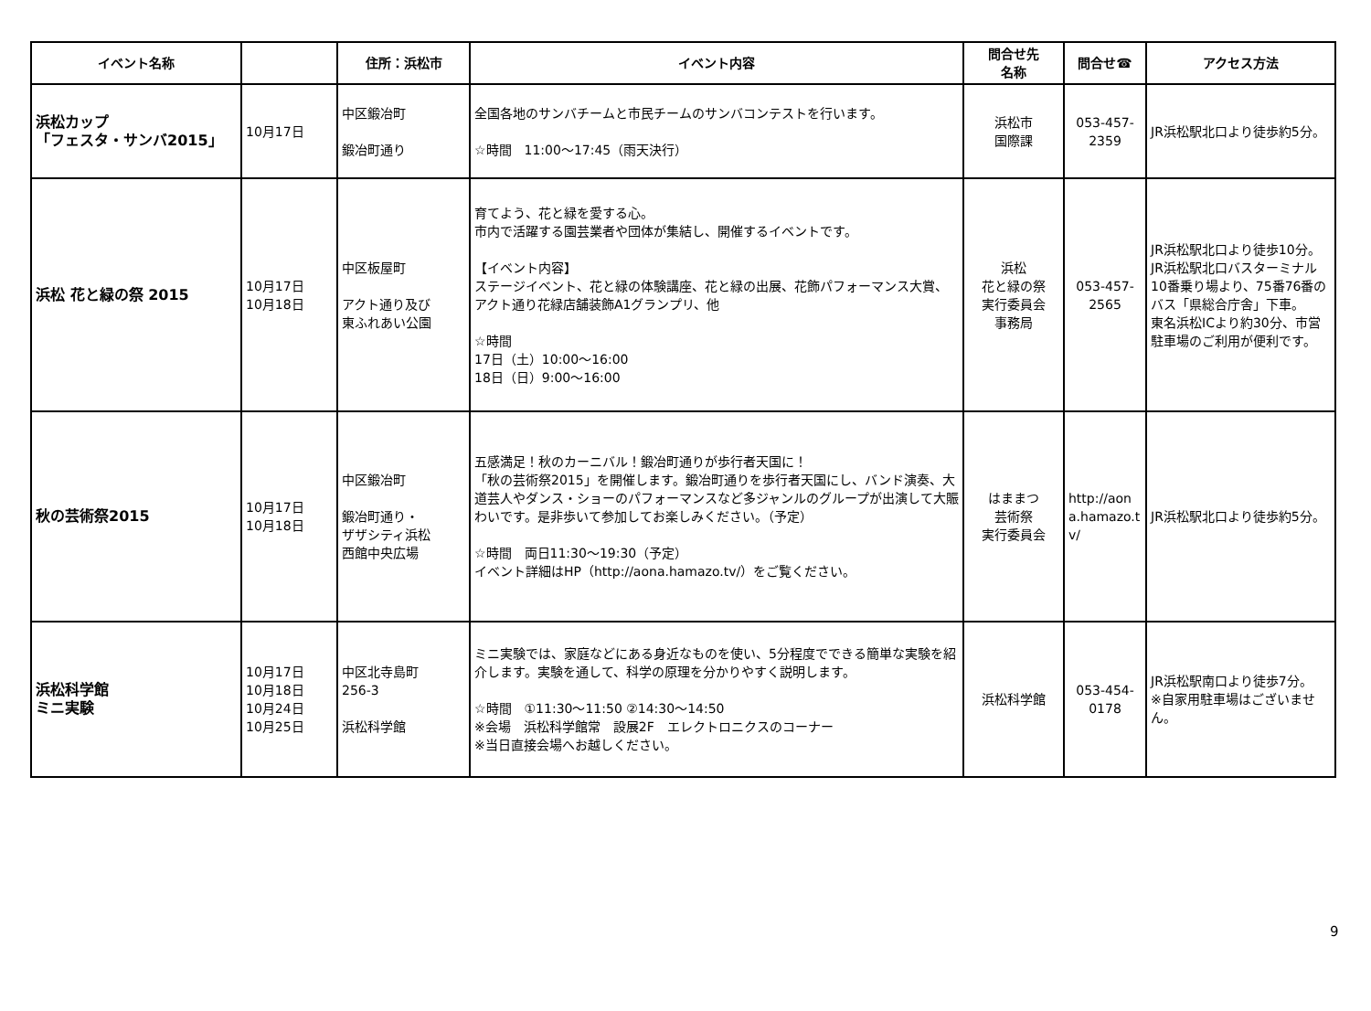| イベント名称 | | 住所：浜松市 | イベント内容 | 問合せ先 名称 | 問合せ☎ | アクセス方法 |
| --- | --- | --- | --- | --- | --- | --- |
| 浜松カップ 「フェスタ・サンバ2015」 | 10月17日 | 中区鍛冶町 鍛冶町通り | 全国各地のサンバチームと市民チームのサンバコンテストを行います。 ☆時間 11:00～17:45（雨天決行） | 浜松市 国際課 | 053-457- 2359 | JR浜松駅北口より徒歩約5分。 |
| 浜松 花と緑の祭 2015 | 10月17日 10月18日 | 中区板屋町 アクト通り及び 東ふれあい公園 | 育てよう、花と緑を愛する心。 市内で活躍する園芸業者や団体が集結し、開催するイベントです。 【イベント内容】 ステージイベント、花と緑の体験講座、花と緑の出展、花飾パフォーマンス大賞、アクト通り花緑店舗装飾A1グランプリ、他 ☆時間 17日（土）10:00～16:00 18日（日）9:00～16:00 | 浜松 花と緑の祭 実行委員会 事務局 | 053-457- 2565 | JR浜松駅北口より徒歩10分。 JR浜松駅北口バスターミナル10番乗り場より、75番76番のバス「県総合庁舎」下車。 東名浜松ICより約30分、市営駐車場のご利用が便利です。 |
| 秋の芸術祭2015 | 10月17日 10月18日 | 中区鍛冶町 鍛冶町通り・ ザザシティ浜松 西館中央広場 | 五感満足！秋のカーニバル！鍛冶町通りが歩行者天国に！ 「秋の芸術祭2015」を開催します。鍛冶町通りを歩行者天国にし、バンド演奏、大道芸人やダンス・ショーのパフォーマンスなど多ジャンルのグループが出演して大賑わいです。是非歩いて参加してお楽しみください。（予定） ☆時間 両日11:30～19:30（予定） イベント詳細はHP（http://aona.hamazo.tv/）をご覧ください。 | はままつ 芸術祭 実行委員会 | http://aona.hamazo.tv/ | JR浜松駅北口より徒歩約5分。 |
| 浜松科学館 ミニ実験 | 10月17日 10月18日 10月24日 10月25日 | 中区北寺島町 256-3 浜松科学館 | ミニ実験では、家庭などにある身近なものを使い、5分程度でできる簡単な実験を紹介します。実験を通して、科学の原理を分かりやすく説明します。 ☆時間 ①11:30～11:50 ②14:30～14:50 ※会場 浜松科学館常 設展2F エレクトロニクスのコーナー ※当日直接会場へお越しください。 | 浜松科学館 | 053-454- 0178 | JR浜松駅南口より徒歩7分。 ※自家用駐車場はございません。 |
9